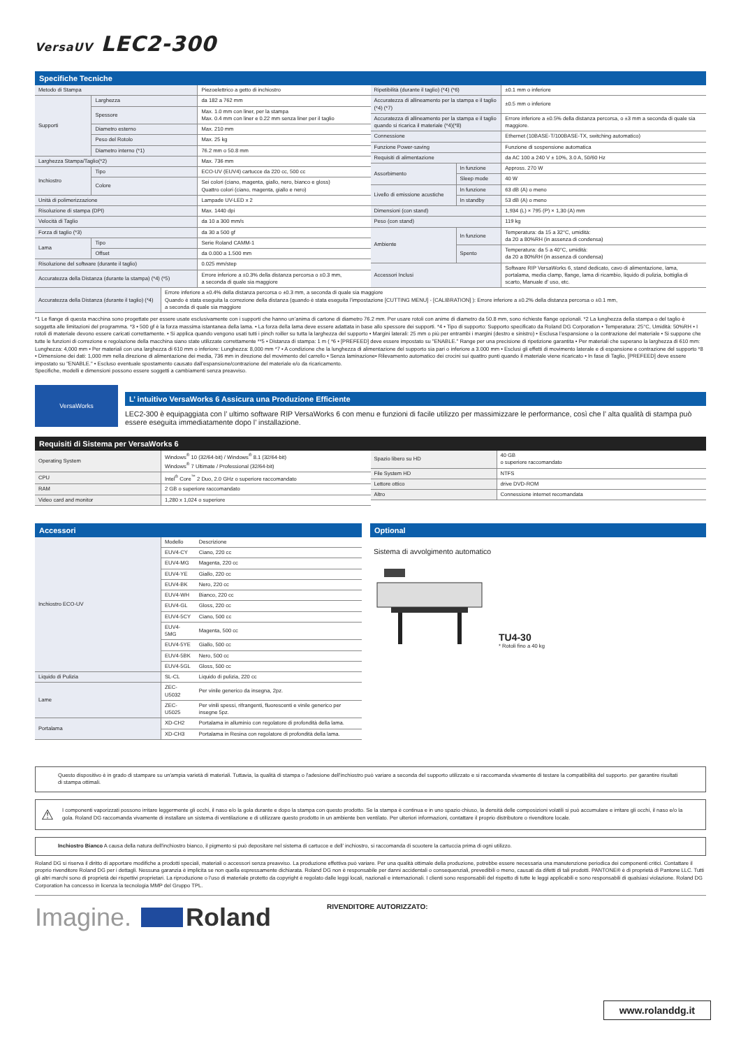VersaUV LEC2-300
Specifiche Tecniche
| Metodo di Stampa | | Piezoelettrico a getto di inchiostro |
| Supporti | Larghezza | da 182 a 762 mm |
| | Spessore | Max. 1.0 mm con liner, per la stampa Max. 0.4 mm con liner e 0.22 mm senza liner per il taglio |
| | Diametro esterno | Max. 210 mm |
| | Peso del Rotolo | Max. 25 kg |
| | Diametro interno (*1) | 76.2 mm o 50.8 mm |
| Larghezza Stampa/Taglio(*2) | | Max. 736 mm |
| Inchiostro | Tipo | ECO-UV (EUV4) cartucce da 220 cc, 500 cc |
| | Colore | Sei colori (ciano, magenta, giallo, nero, bianco e gloss) Quattro colori (ciano, magenta, giallo e nero) |
| Unità di polimerizzazione | | Lampade UV-LED x 2 |
| Risoluzione di stampa (DPI) | | Max. 1440 dpi |
| Velocità di Taglio | | da 10 a 300 mm/s |
| Forza di taglio (*3) | | da 30 a 500 gf |
| Lama | Tipo | Serie Roland CAMM-1 |
| | Offset | da 0.000 a 1.500 mm |
| Risoluzione del software (durante il taglio) | | 0.025 mm/step |
| Accuratezza della Distanza (durante la stampa) (*4) (*5) | | Errore inferiore a ±0.3% della distanza percorsa o ±0.3 mm, a seconda di quale sia maggiore |
| Ripetibilità (durante il taglio) (*4) (*6) | | ±0.1 mm o inferiore |
| Accuratezza di allineamento per la stampa e il taglio (*4) (*7) | | ±0.5 mm o inferiore |
| Accuratezza di allineamento per la stampa e il taglio quando si ricarica il materiale (*4)(*8) | | Errore inferiore a ±0.5% della distanza percorsa, o ±3 mm a seconda di quale sia maggiore. |
| Connessione | | Ethernet (10BASE-T/100BASE-TX, switching automatico) |
| Funzione Power-saving | | Funzione di sospensione automatica |
| Requisiti di alimentazione | | da AC 100 a 240 V ± 10%, 3.0 A, 50/60 Hz |
| Assorbimento | In funzione | Appross. 270 W |
| | Sleep mode | 40 W |
| Livello di emissione acustiche | In funzione | 63 dB (A) o meno |
| | In standby | 53 dB (A) o meno |
| Dimensioni (con stand) | | 1,934 (L) × 795 (P) × 1,30 (A) mm |
| Peso (con stand) | | 119 kg |
| Ambiente | In funzione | Temperatura: da 15 a 32°C, umidità: da 20 a 80%RH (in assenza di condensa) |
| | Spento | Temperatura: da 5 a 40°C, umidità: da 20 a 80%RH (in assenza di condensa) |
| Accessori Inclusi | | Software RIP VersaWorks 6, stand dedicato, cavo di alimentazione, lama, portalama, media clamp, flange, lama di ricambio, liquido di pulizia, bottiglia di scarto, Manuale d’ uso, etc. |
| Accuratezza della Distanza (durante il taglio) (*4) | Errore inferiore a ±0.4% della distanza percorsa o ±0.3 mm, a seconda di quale sia maggiore Quando è stata eseguita la correzione della distanza (quando è stata eseguita l’impostazione [CUTTING MENU] - [CALIBRATION] ): Errore inferiore a ±0.2% della distanza percorsa o ±0.1 mm, a seconda di quale sia maggiore |
*1 Le flange di questa macchina sono progettate per essere usate esclusivamente con i supporti che hanno un’anima di cartone di diametro 76.2 mm. Per usare rotoli con anime di diametro da 50.8 mm, sono richieste flange opzionali. *2 La lunghezza della stampa o del taglio è soggetta alle limitazioni del programma. *3 • 500 gf è la forza massima istantanea della lama. • La forza della lama deve essere adattata in base allo spessore dei supporti. *4 • Tipo di supporto: Supporto specificato da Roland DG Corporation • Temperatura: 25°C, Umidità: 50%RH • I rotoli di materiale devono essere caricati correttamente. • Si applica quando vengono usati tutti i pinch roiller su tutta la larghezza del supporto • Margini laterali: 25 mm o più per entrambi i margini (destro e sinistro) • Esclusa l’espansione o la contrazione del materiale • Si suppone che tutte le funzioni di correzione e regolazione della macchina siano state utilizzate correttamente **5 • Distanza di stampa: 1 m ( *6 • [PREFEED] deve essere impostato su "ENABLE." Range per una precisione di ripetizione garantita • Per materiali che superano la larghezza di 610 mm: Lunghezza: 4,000 mm • Per materiali con una larghezza di 610 mm o inferiore: Lunghezza: 8,000 mm *7 • A condizione che la lunghezza di alimentazione del supporto sia pari o inferiore a 3.000 mm • Esclusi gli effetti di movimento laterale e di espansione e contrazione del supporto *8 • Dimensione dei dati: 1,000 mm nella direzione di alimentazione dei media, 736 mm in direzione del movimento del carrello • Senza laminazione• Rilevamento automatico dei crocini sui quattro punti quando il materiale viene ricaricato • In fase di Taglio, [PREFEED] deve essere impostato su "ENABLE." • Escluso eventuale spostamento causato dall’espansione/contrazione del materiale e/o da ricaricamento.
Specifiche, modelli e dimensioni possono essere soggetti a cambiamenti senza preavviso.
VersaWorks
L’ intuitivo VersaWorks 6 Assicura una Produzione Efficiente
LEC2-300 è equipaggiata con l’ ultimo software RIP VersaWorks 6 con menu e funzioni di facile utilizzo per massimizzare le performance, così che l’ alta qualità di stampa può essere eseguita immediatamente dopo l’ installazione.
Requisiti di Sistema per VersaWorks 6
| Operating System | Windows<sup>®</sup> 10 (32/64-bit) / Windows<sup>®</sup> 8.1 (32/64-bit) Windows<sup>®</sup> 7 Ultimate / Professional (32/64-bit) |
| CPU | Intel<sup>®</sup> Core<sup>™</sup> 2 Duo, 2.0 GHz o superiore raccomandato |
| RAM | 2 GB o superiore raccomandato |
| Video card and monitor | 1,280 x 1,024 o superiore |
| Spazio libero su HD | 40 GB o superiore raccomandato |
| File System HD | NTFS |
| Lettore ottico | drive DVD-ROM |
| Altro | Connessione internet recomandata |
Accessori
| Inchiostro ECO-UV | Modello | Descrizione |
| | EUV4-CY | Ciano, 220 cc |
| | EUV4-MG | Magenta, 220 cc |
| | EUV4-YE | Giallo, 220 cc |
| | EUV4-BK | Nero, 220 cc |
| | EUV4-WH | Bianco, 220 cc |
| | EUV4-GL | Gloss, 220 cc |
| | EUV4-5CY | Ciano, 500 cc |
| | EUV4-5MG | Magenta, 500 cc |
| | EUV4-5YE | Giallo, 500 cc |
| | EUV4-5BK | Nero, 500 cc |
| | EUV4-5GL | Gloss, 500 cc |
| Liquido di Pulizia | SL-CL | Liquido di pulizia, 220 cc |
| Lame | ZEC-U5032 | Per vinile generico da insegna, 2pz. |
| | ZEC-U5025 | Per vinili spessi, rifrangenti, fluorescenti e vinile generico per insegne 5pz. |
| Portalama | XD-CH2 | Portalama in alluminio con regolatore di profondità della lama. |
| | XD-CH3 | Portalama in Resina con regolatore di profondità della lama. |
Optional
Sistema di avvolgimento automatico
TU4-30
* Rotoli fino a 40 kg
Questo dispositivo è in grado di stampare su un'ampia varietà di materiali. Tuttavia, la qualità di stampa o l'adesione dell'inchiostro può variare a seconda del supporto utilizzato e si raccomanda vivamente di testare la compatibilità del supporto. per garantire risultati di stampa ottimali.
⚠ I componenti vaporizzati possono irritare leggermente gli occhi, il naso e/o la gola durante e dopo la stampa con questo prodotto. Se la stampa è continua e in uno spazio chiuso, la densità delle composizioni volatili si può accumulare e irritare gli occhi, il naso e/o la gola. Roland DG raccomanda vivamente di installare un sistema di ventilazione e di utilizzare questo prodotto in un ambiente ben ventilato. Per ulteriori informazioni, contattare il proprio distributore o rivenditore locale.
Inchiostro Bianco A causa della natura dell'inchiostro bianco, il pigmento si può depositare nel sistema di cartucce e dell’ inchiostro, si raccomanda di scuotere la cartuccia prima di ogni utilizzo.
Roland DG si riserva il diritto di apportare modifiche a prodotti speciali, materiali o accessori senza preavviso. La produzione effettiva può variare. Per una qualità ottimale della produzione, potrebbe essere necessaria una manutenzione periodica dei componenti critici. Contattare il proprio rivenditore Roland DG per i dettagli. Nessuna garanzia è implicita se non quella espressamente dichiarata. Roland DG non è responsabile per danni accidentali o consequenziali, prevedibili o meno, causati da difetti di tali prodotti. PANTONE® è di proprietà di Pantone LLC. Tutti gli altri marchi sono di proprietà dei rispettivi proprietari. La riproduzione o l'uso di materiale protetto da copyright è regolato dalle leggi locali, nazionali e internazionali. I clienti sono responsabili del rispetto di tutte le leggi applicabili e sono responsabili di qualsiasi violazione. Roland DG Corporation ha concesso in licenza la tecnologia MMP del Gruppo TPL.
Imagine. Roland RIVENDITORE AUTORIZZATO:
www.rolanddg.it